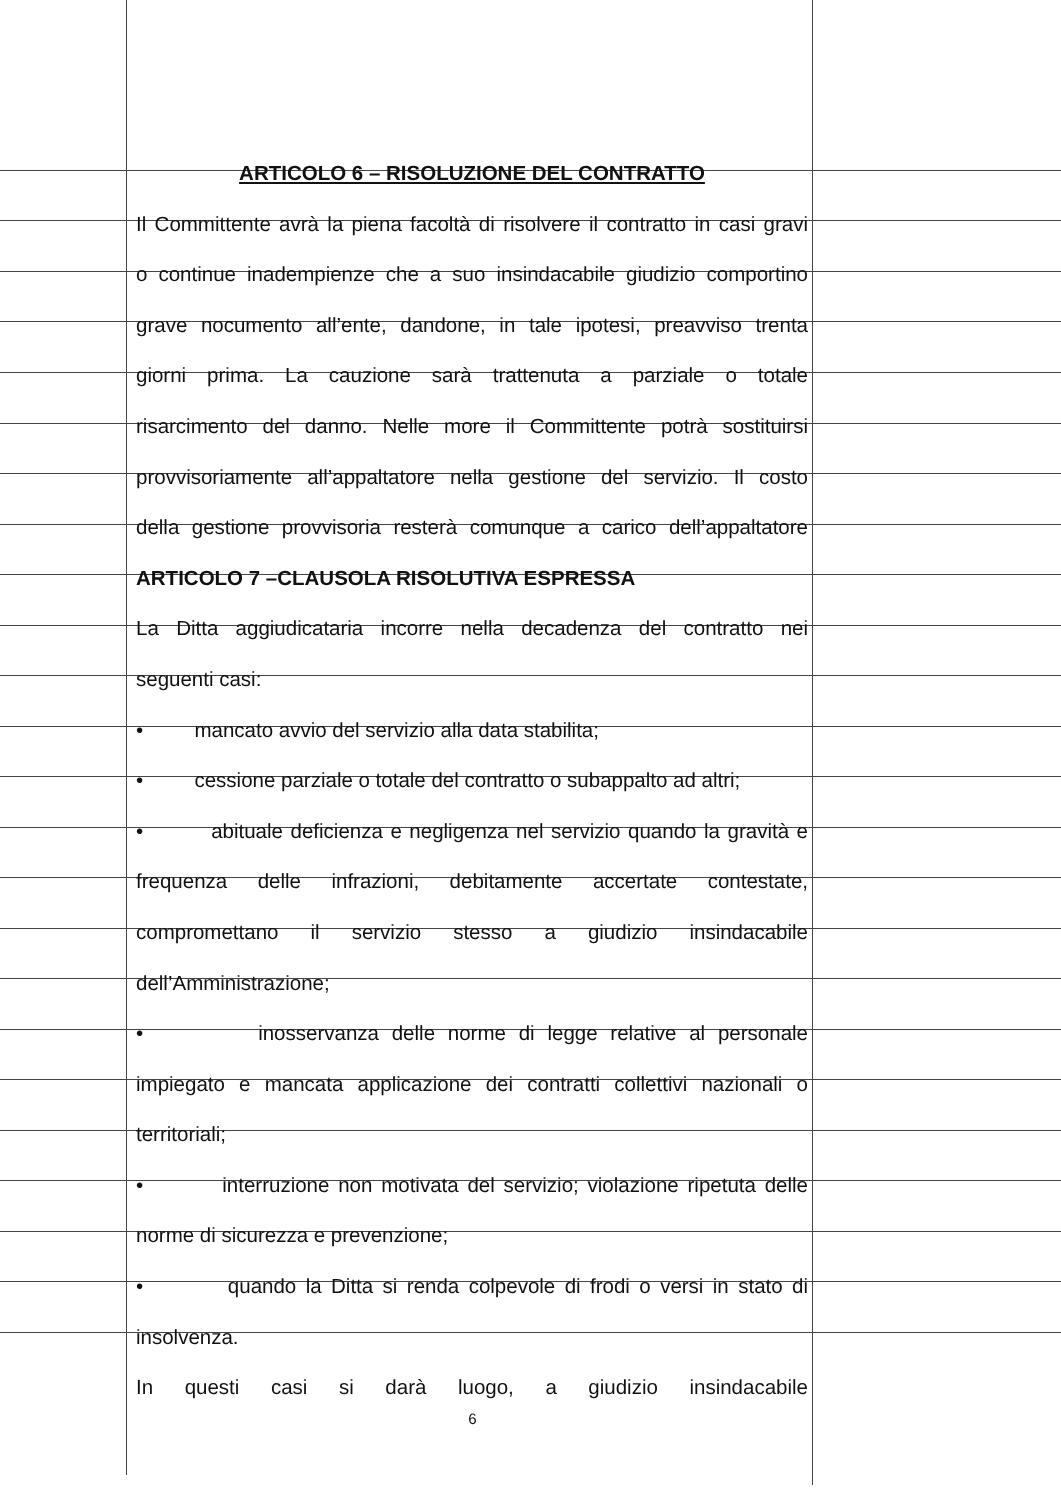ARTICOLO 6 – RISOLUZIONE DEL CONTRATTO
Il Committente avrà la piena facoltà di risolvere il contratto in casi gravi
o continue inadempienze che a suo insindacabile giudizio comportino
grave nocumento all’ente, dandone, in tale ipotesi, preavviso trenta
giorni prima. La cauzione sarà trattenuta a parziale o totale
risarcimento del danno. Nelle more il Committente potrà sostituirsi
provvisoriamente all’appaltatore nella gestione del servizio. Il costo
della gestione provvisoria resterà comunque a carico dell’appaltatore
ARTICOLO 7 –CLAUSOLA RISOLUTIVA ESPRESSA
La Ditta aggiudicataria incorre nella decadenza del contratto nei
seguenti casi:
• mancato avvio del servizio alla data stabilita;
• cessione parziale o totale del contratto o subappalto ad altri;
• abituale deficienza e negligenza nel servizio quando la gravità e
frequenza delle infrazioni, debitamente accertate contestate,
compromettano il servizio stesso a giudizio insindacabile
dell’Amministrazione;
• inosservanza delle norme di legge relative al personale
impiegato e mancata applicazione dei contratti collettivi nazionali o
territoriali;
• interruzione non motivata del servizio; violazione ripetuta delle
norme di sicurezza e prevenzione;
• quando la Ditta si renda colpevole di frodi o versi in stato di
insolvenza.
In questi casi si darà luogo, a giudizio insindacabile
6